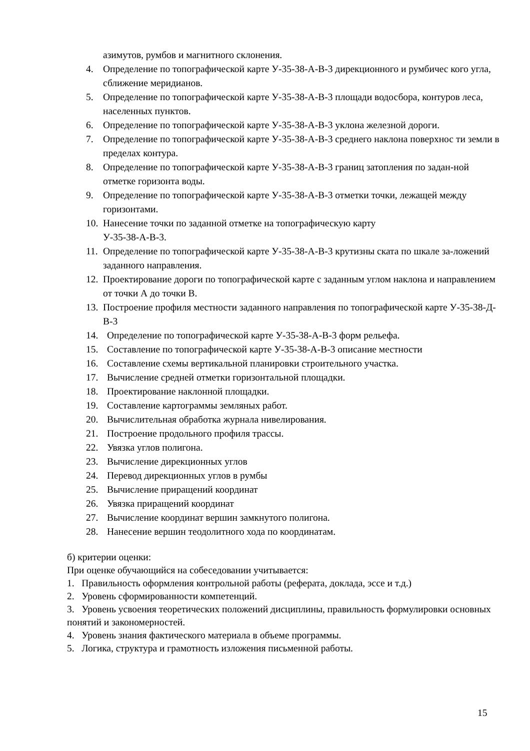азимутов, румбов и магнитного склонения.
4. Определение по топографической карте У-35-38-А-В-3 дирекционного и румбичес кого угла, сближение меридианов.
5. Определение по топографической карте У-35-38-А-В-3 площади водосбора, контуров леса, населенных пунктов.
6. Определение по топографической карте У-35-38-А-В-3 уклона железной дороги.
7. Определение по топографической карте У-35-38-А-В-3 среднего наклона поверхнос ти земли в пределах контура.
8. Определение по топографической карте У-35-38-А-В-3 границ затопления по задан-ной отметке горизонта воды.
9. Определение по топографической карте У-35-38-А-В-3 отметки точки, лежащей между горизонтами.
10. Нанесение точки по заданной отметке на топографическую карту
У-35-38-А-В-3.
11. Определение по топографической карте У-35-38-А-В-3 крутизны ската по шкале за-ложений заданного направления.
12. Проектирование дороги по топографической карте с заданным углом наклона и направлением от точки А до точки В.
13. Построение профиля местности заданного направления по топографической карте У-35-38-Д-В-3
14. Определение по топографической карте У-35-38-А-В-3 форм рельефа.
15. Составление по топографической карте У-35-38-А-В-3 описание местности
16. Составление схемы вертикальной планировки строительного участка.
17. Вычисление средней отметки горизонтальной площадки.
18. Проектирование наклонной площадки.
19. Составление картограммы земляных работ.
20. Вычислительная обработка журнала нивелирования.
21. Построение продольного профиля трассы.
22. Увязка углов полигона.
23. Вычисление дирекционных углов
24. Перевод дирекционных углов в румбы
25. Вычисление приращений координат
26. Увязка приращений координат
27. Вычисление координат вершин замкнутого полигона.
28. Нанесение вершин теодолитного хода по координатам.
б) критерии оценки:
При оценке обучающийся на собеседовании учитывается:
1. Правильность оформления контрольной работы (реферата, доклада, эссе и т.д.)
2. Уровень сформированности компетенций.
3. Уровень усвоения теоретических положений дисциплины, правильность формулировки основных понятий и закономерностей.
4. Уровень знания фактического материала в объеме программы.
5. Логика, структура и грамотность изложения письменной работы.
15